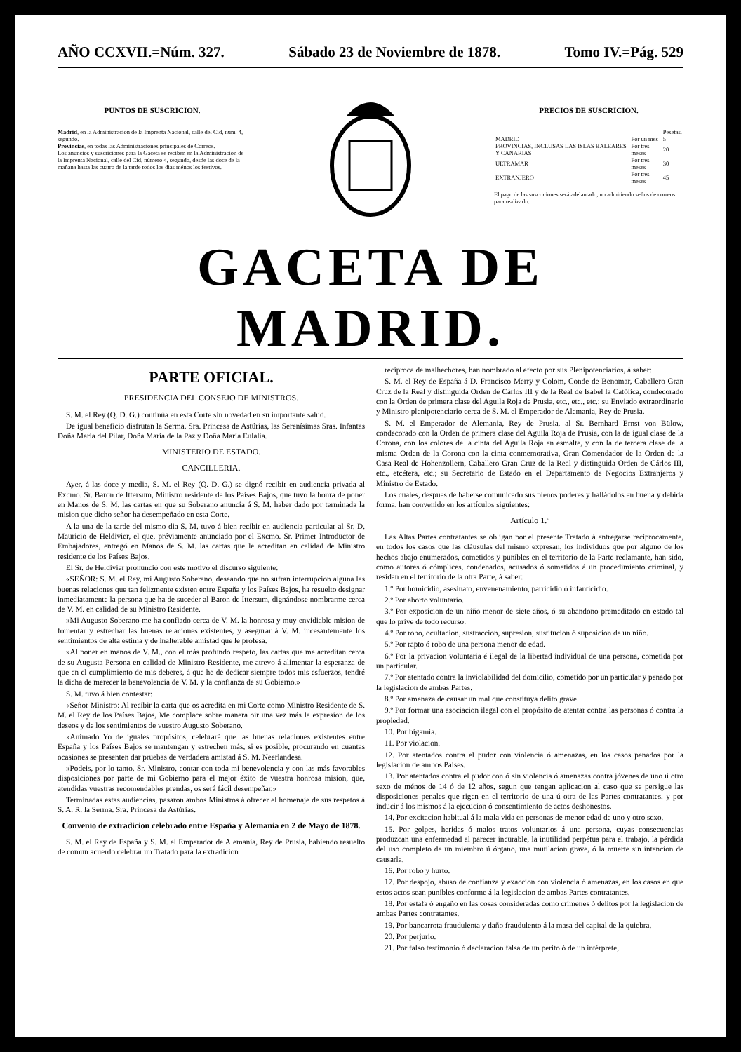AÑO CCXVII.=Núm. 327. Sábado 23 de Noviembre de 1878. Tomo IV.=Pág. 529
PUNTOS DE SUSCRICION.
Madrid, en la Administracion de la Imprenta Nacional, calle del Cid, núm. 4, segundo.
Provincias, en todas las Administraciones principales de Correos.
Los anuncios y suscriciones para la Gaceta se reciben en la Administracion de la Imprenta Nacional, calle del Cid, número 4, segundo, desde las doce de la mañana hasta las cuatro de la tarde todos los dias ménos los festivos.
PRECIOS DE SUSCRICION.
| | | Pesetas. |
| MADRID | Por un mes | 5 |
| PROVINCIAS, INCLUSAS LAS ISLAS BALEARES Y CANARIAS | Por tres meses | 20 |
| ULTRAMAR | Por tres meses | 30 |
| EXTRANJERO | Por tres meses | 45 |
El pago de las suscriciones será adelantado, no admitiendo sellos de correos para realizarlo.
GACETA DE MADRID.
PARTE OFICIAL.
PRESIDENCIA DEL CONSEJO DE MINISTROS.
S. M. el Rey (Q. D. G.) continúa en esta Corte sin novedad en su importante salud.
De igual beneficio disfrutan la Serma. Sra. Princesa de Astúrias, las Serenísimas Sras. Infantas Doña María del Pilar, Doña María de la Paz y Doña María Eulalia.
MINISTERIO DE ESTADO.
CANCILLERIA.
Ayer, á las doce y media, S. M. el Rey (Q. D. G.) se dignó recibir en audiencia privada al Excmo. Sr. Baron de Ittersum, Ministro residente de los Países Bajos, que tuvo la honra de poner en Manos de S. M. las cartas en que su Soberano anuncia á S. M. haber dado por terminada la mision que dicho señor ha desempeñado en esta Corte.
A la una de la tarde del mismo dia S. M. tuvo á bien recibir en audiencia particular al Sr. D. Mauricio de Heldivier, el que, préviamente anunciado por el Excmo. Sr. Primer Introductor de Embajadores, entregó en Manos de S. M. las cartas que le acreditan en calidad de Ministro residente de los Países Bajos.
El Sr. de Heldivier pronunció con este motivo el discurso siguiente:
«SEÑOR: S. M. el Rey, mi Augusto Soberano, deseando que no sufran interrupcion alguna las buenas relaciones que tan felizmente existen entre España y los Países Bajos, ha resuelto designar inmediatamente la persona que ha de suceder al Baron de Ittersum, dignándose nombrarme cerca de V. M. en calidad de su Ministro Residente.
»Mi Augusto Soberano me ha confiado cerca de V. M. la honrosa y muy envidiable mision de fomentar y estrechar las buenas relaciones existentes, y asegurar á V. M. incesantemente los sentimientos de alta estima y de inalterable amistad que le profesa.
»Al poner en manos de V. M., con el más profundo respeto, las cartas que me acreditan cerca de su Augusta Persona en calidad de Ministro Residente, me atrevo á alimentar la esperanza de que en el cumplimiento de mis deberes, á que he de dedicar siempre todos mis esfuerzos, tendré la dicha de merecer la benevolencia de V. M. y la confianza de su Gobierno.»
S. M. tuvo á bien contestar:
«Señor Ministro: Al recibir la carta que os acredita en mi Corte como Ministro Residente de S. M. el Rey de los Países Bajos, Me complace sobre manera oir una vez más la expresion de los deseos y de los sentimientos de vuestro Augusto Soberano.
»Animado Yo de iguales propósitos, celebraré que las buenas relaciones existentes entre España y los Países Bajos se mantengan y estrechen más, si es posible, procurando en cuantas ocasiones se presenten dar pruebas de verdadera amistad á S. M. Neerlandesa.
»Podeis, por lo tanto, Sr. Ministro, contar con toda mi benevolencia y con las más favorables disposiciones por parte de mi Gobierno para el mejor éxito de vuestra honrosa mision, que, atendidas vuestras recomendables prendas, os será fácil desempeñar.»
Terminadas estas audiencias, pasaron ambos Ministros á ofrecer el homenaje de sus respetos á S. A. R. la Serma. Sra. Princesa de Astúrias.
Convenio de extradicion celebrado entre España y Alemania en 2 de Mayo de 1878.
S. M. el Rey de España y S. M. el Emperador de Alemania, Rey de Prusia, habiendo resuelto de comun acuerdo celebrar un Tratado para la extradicion
recíproca de malhechores, han nombrado al efecto por sus Plenipotenciarios, á saber:
S. M. el Rey de España á D. Francisco Merry y Colom, Conde de Benomar, Caballero Gran Cruz de la Real y distinguida Orden de Cárlos III y de la Real de Isabel la Católica, condecorado con la Orden de primera clase del Aguila Roja de Prusia, etc., etc., etc.; su Enviado extraordinario y Ministro plenipotenciario cerca de S. M. el Emperador de Alemania, Rey de Prusia.
S. M. el Emperador de Alemania, Rey de Prusia, al Sr. Bernhard Ernst von Bülow, condecorado con la Orden de primera clase del Aguila Roja de Prusia, con la de igual clase de la Corona, con los colores de la cinta del Aguila Roja en esmalte, y con la de tercera clase de la misma Orden de la Corona con la cinta conmemorativa, Gran Comendador de la Orden de la Casa Real de Hohenzollern, Caballero Gran Cruz de la Real y distinguida Orden de Cárlos III, etc., etcétera, etc.; su Secretario de Estado en el Departamento de Negocios Extranjeros y Ministro de Estado.
Los cuales, despues de haberse comunicado sus plenos poderes y halládolos en buena y debida forma, han convenido en los artículos siguientes:
Artículo 1.º
Las Altas Partes contratantes se obligan por el presente Tratado á entregarse recíprocamente, en todos los casos que las cláusulas del mismo expresan, los individuos que por alguno de los hechos abajo enumerados, cometidos y punibles en el territorio de la Parte reclamante, han sido, como autores ó cómplices, condenados, acusados ó sometidos á un procedimiento criminal, y residan en el territorio de la otra Parte, á saber:
1.º Por homicidio, asesinato, envenenamiento, parricidio ó infanticidio.
2.º Por aborto voluntario.
3.º Por exposicion de un niño menor de siete años, ó su abandono premeditado en estado tal que lo prive de todo recurso.
4.º Por robo, ocultacion, sustraccion, supresion, sustitucion ó suposicion de un niño.
5.º Por rapto ó robo de una persona menor de edad.
6.º Por la privacion voluntaria é ilegal de la libertad individual de una persona, cometida por un particular.
7.º Por atentado contra la inviolabilidad del domicilio, cometido por un particular y penado por la legislacion de ambas Partes.
8.º Por amenaza de causar un mal que constituya delito grave.
9.º Por formar una asociacion ilegal con el propósito de atentar contra las personas ó contra la propiedad.
10. Por bigamia.
11. Por violacion.
12. Por atentados contra el pudor con violencia ó amenazas, en los casos penados por la legislacion de ambos Países.
13. Por atentados contra el pudor con ó sin violencia ó amenazas contra jóvenes de uno ú otro sexo de ménos de 14 ó de 12 años, segun que tengan aplicacion al caso que se persigue las disposiciones penales que rigen en el territorio de una ú otra de las Partes contratantes, y por inducir á los mismos á la ejecucion ó consentimiento de actos deshonestos.
14. Por excitacion habitual á la mala vida en personas de menor edad de uno y otro sexo.
15. Por golpes, heridas ó malos tratos voluntarios á una persona, cuyas consecuencias produzcan una enfermedad al parecer incurable, la inutilidad perpétua para el trabajo, la pérdida del uso completo de un miembro ú órgano, una mutilacion grave, ó la muerte sin intencion de causarla.
16. Por robo y hurto.
17. Por despojo, abuso de confianza y exaccion con violencia ó amenazas, en los casos en que estos actos sean punibles conforme á la legislacion de ambas Partes contratantes.
18. Por estafa ó engaño en las cosas consideradas como crímenes ó delitos por la legislacion de ambas Partes contratantes.
19. Por bancarrota fraudulenta y daño fraudulento á la masa del capital de la quiebra.
20. Por perjurio.
21. Por falso testimonio ó declaracion falsa de un perito ó de un intérprete,